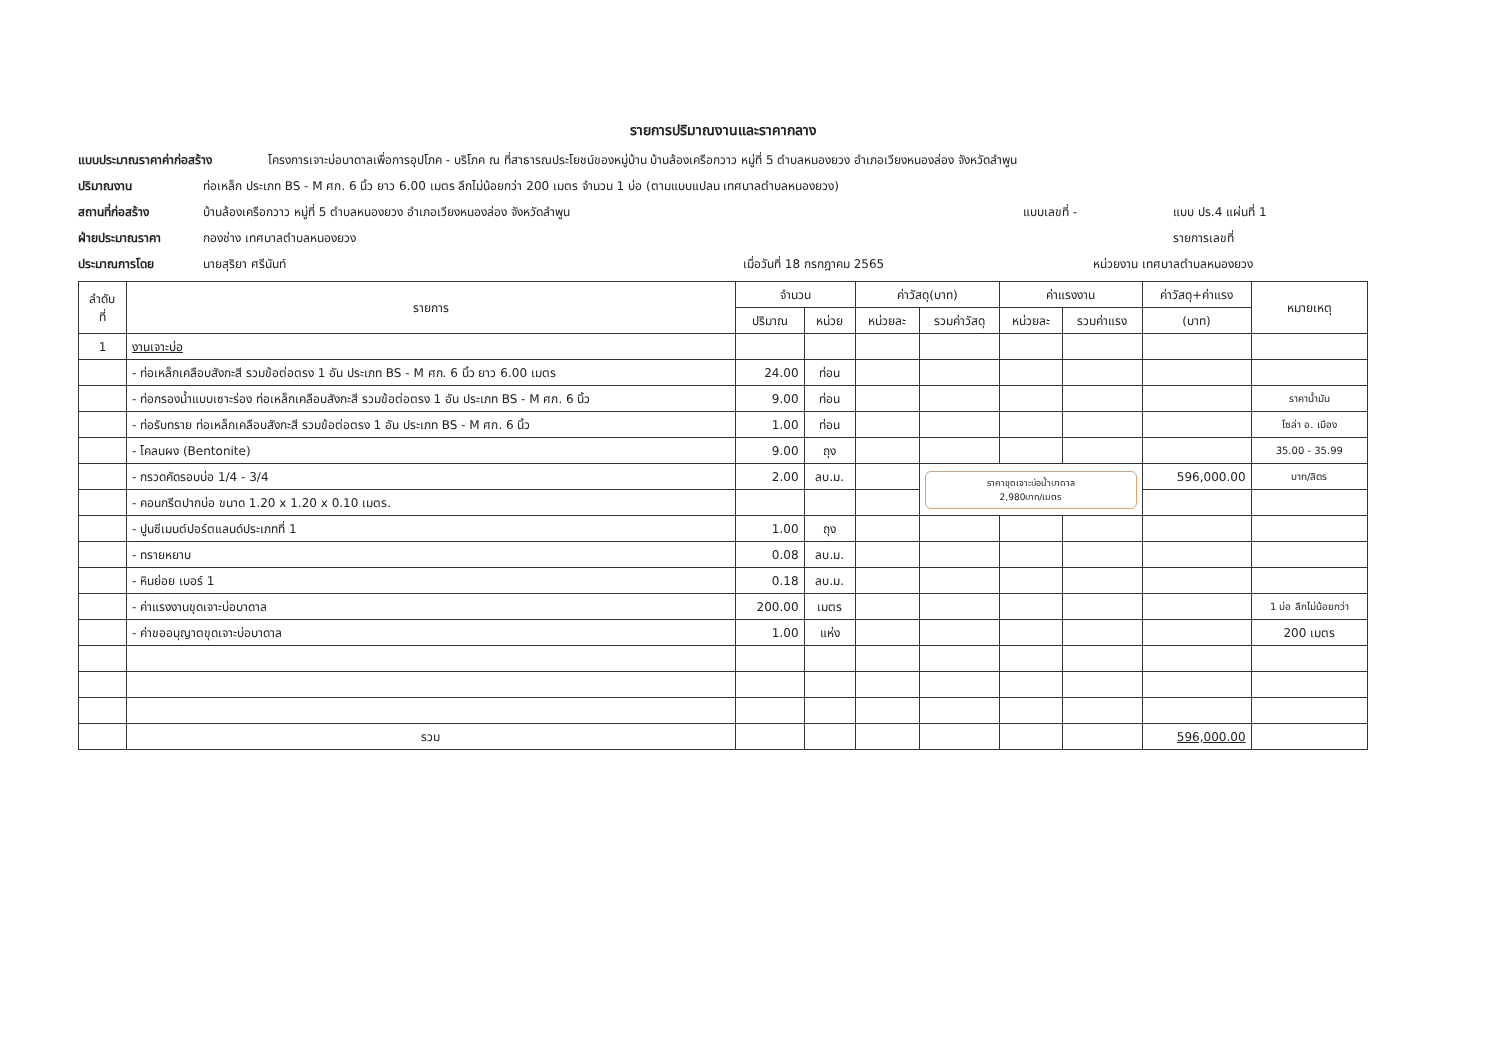รายการปริมาณงานและราคากลาง
แบบประมาณราคาค่าก่อสร้าง โครงการเจาะบ่อบาดาลเพื่อการอุปโภค - บริโภค ณ ที่สาธารณประโยชน์ของหมู่บ้าน บ้านล้องเครือกวาว หมู่ที่ 5 ตำบลหนองยวง อำเภอเวียงหนองล่อง จังหวัดลำพูน
ปริมาณงาน ท่อเหล็ก ประเภท BS - M ศก. 6 นิ้ว ยาว 6.00 เมตร ลึกไม่น้อยกว่า 200 เมตร จำนวน 1 บ่อ (ตามแบบแปลน เทศบาลตำบลหนองยวง)
สถานที่ก่อสร้าง บ้านล้องเครือกวาว หมู่ที่ 5 ตำบลหนองยวง อำเภอเวียงหนองล่อง จังหวัดลำพูน แบบเลขที่ - แบบ ปร.4 แผ่นที่ 1
ฝ่ายประมาณราคา กองช่าง เทศบาลตำบลหนองยวง รายการเลขที่
ประมาณการโดย นายสุริยา ศรีนันท์ เมื่อวันที่ 18 กรกฎาคม 2565 หน่วยงาน เทศบาลตำบลหนองยวง
| ลำดับ ที่ | รายการ | จำนวน | | ค่าวัสดุ(บาท) | | ค่าแรงงาน | | ค่าวัสดุ+ค่าแรง | หมายเหตุ |
| --- | --- | --- | --- | --- | --- | --- | --- | --- | --- |
| | | ปริมาณ | หน่วย | หน่วยละ | รวมค่าวัสดุ | หน่วยละ | รวมค่าแรง | (บาท) | |
| 1 | งานเจาะบ่อ | | | | | | | | |
| | - ท่อเหล็กเคลือบสังกะสี รวมข้อต่อตรง 1 อัน ประเภท BS - M ศก. 6 นิ้ว ยาว 6.00 เมตร | 24.00 | ท่อน | | | | | | |
| | - ท่อกรองน้ำแบบเซาะร่อง ท่อเหล็กเคลือบสังกะสี รวมข้อต่อตรง 1 อัน ประเภท BS - M ศก. 6 นิ้ว | 9.00 | ท่อน | | | | | | ราคาน้ำมัน |
| | - ท่อรับทราย ท่อเหล็กเคลือบสังกะสี รวมข้อต่อตรง 1 อัน ประเภท BS - M ศก. 6 นิ้ว | 1.00 | ท่อน | | | | | | โซล่า อ. เมือง |
| | - โคลนผง (Bentonite) | 9.00 | ถุง | | | | | | 35.00 - 35.99 |
| | - กรวดคัดรอบบ่อ 1/4 - 3/4 | 2.00 | ลบ.ม. | | ราคาขุดเจาะบ่อน้ำบาดาล 2,980บาท/เมตร | | | 596,000.00 | บาท/ลิตร |
| | - คอนกรีตปากบ่อ ขนาด 1.20 x 1.20 x 0.10 เมตร. | | | | | | | | |
| | - ปูนซีเมนต์ปอร์ตแลนด์ประเภทที่ 1 | 1.00 | ถุง | | | | | | |
| | - ทรายหยาบ | 0.08 | ลบ.ม. | | | | | | |
| | - หินย่อย เบอร์ 1 | 0.18 | ลบ.ม. | | | | | | |
| | - ค่าแรงงานขุดเจาะบ่อบาดาล | 200.00 | เมตร | | | | | | 1 บ่อ ลึกไม่น้อยกว่า |
| | - ค่าขออนุญาตขุดเจาะบ่อบาดาล | 1.00 | แห่ง | | | | | | 200 เมตร |
| | รวม | | | | | | | 596,000.00 | |